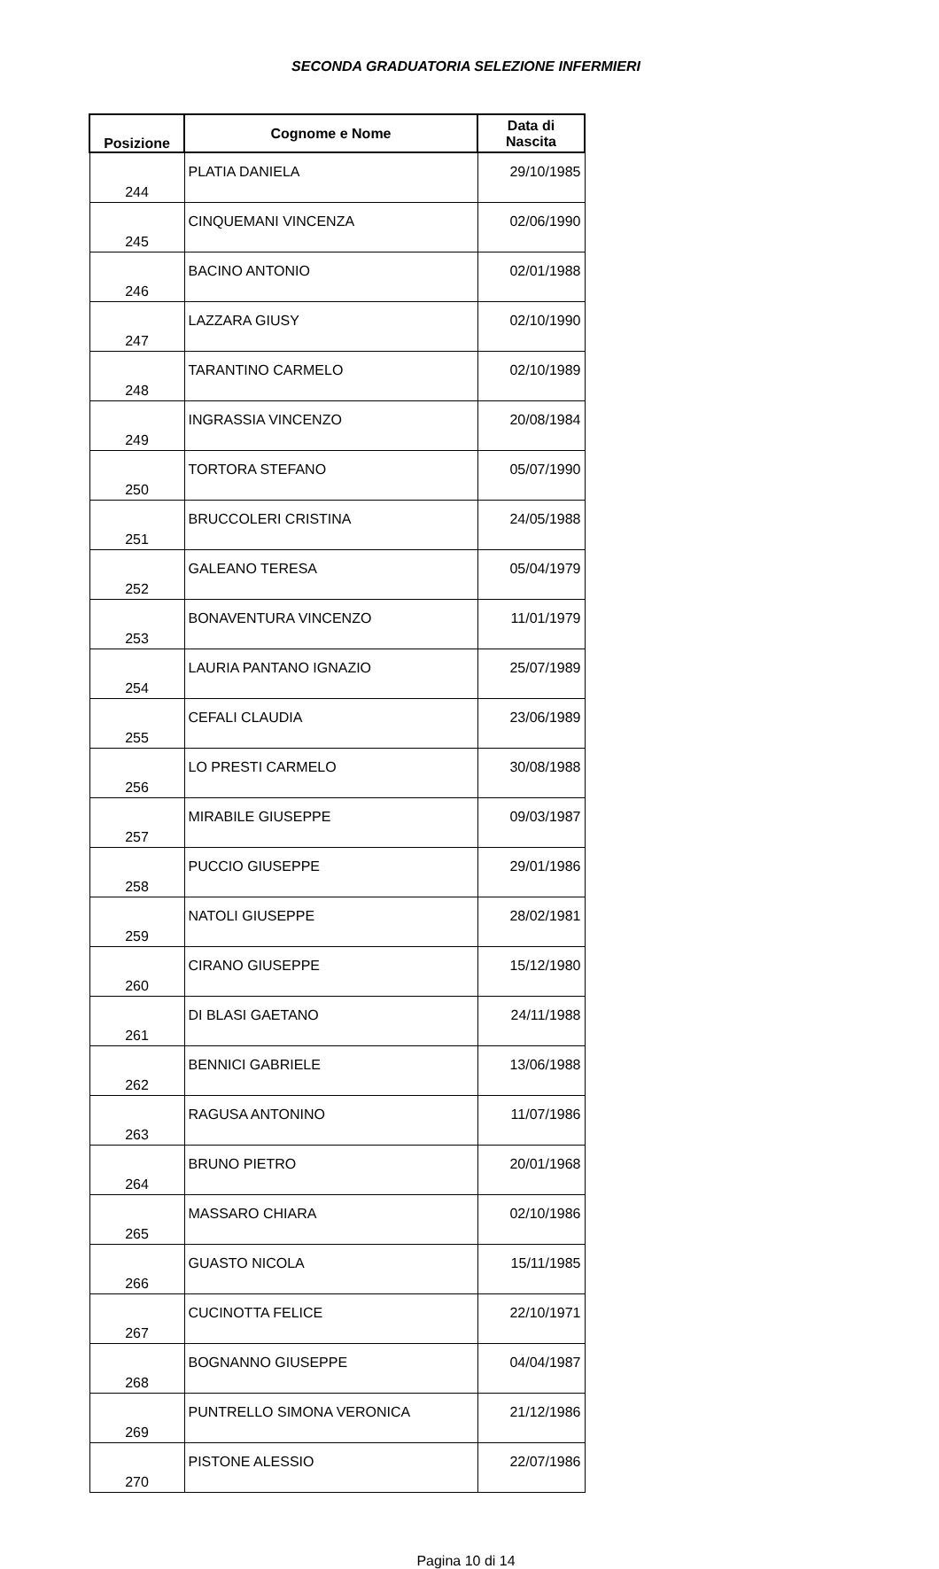SECONDA GRADUATORIA SELEZIONE INFERMIERI
| Posizione | Cognome e Nome | Data di Nascita |
| --- | --- | --- |
| 244 | PLATIA DANIELA | 29/10/1985 |
| 245 | CINQUEMANI VINCENZA | 02/06/1990 |
| 246 | BACINO ANTONIO | 02/01/1988 |
| 247 | LAZZARA GIUSY | 02/10/1990 |
| 248 | TARANTINO CARMELO | 02/10/1989 |
| 249 | INGRASSIA VINCENZO | 20/08/1984 |
| 250 | TORTORA STEFANO | 05/07/1990 |
| 251 | BRUCCOLERI CRISTINA | 24/05/1988 |
| 252 | GALEANO TERESA | 05/04/1979 |
| 253 | BONAVENTURA VINCENZO | 11/01/1979 |
| 254 | LAURIA PANTANO IGNAZIO | 25/07/1989 |
| 255 | CEFALI CLAUDIA | 23/06/1989 |
| 256 | LO PRESTI CARMELO | 30/08/1988 |
| 257 | MIRABILE GIUSEPPE | 09/03/1987 |
| 258 | PUCCIO GIUSEPPE | 29/01/1986 |
| 259 | NATOLI GIUSEPPE | 28/02/1981 |
| 260 | CIRANO GIUSEPPE | 15/12/1980 |
| 261 | DI BLASI GAETANO | 24/11/1988 |
| 262 | BENNICI GABRIELE | 13/06/1988 |
| 263 | RAGUSA ANTONINO | 11/07/1986 |
| 264 | BRUNO PIETRO | 20/01/1968 |
| 265 | MASSARO CHIARA | 02/10/1986 |
| 266 | GUASTO NICOLA | 15/11/1985 |
| 267 | CUCINOTTA FELICE | 22/10/1971 |
| 268 | BOGNANNO GIUSEPPE | 04/04/1987 |
| 269 | PUNTRELLO SIMONA VERONICA | 21/12/1986 |
| 270 | PISTONE ALESSIO | 22/07/1986 |
Pagina 10 di 14